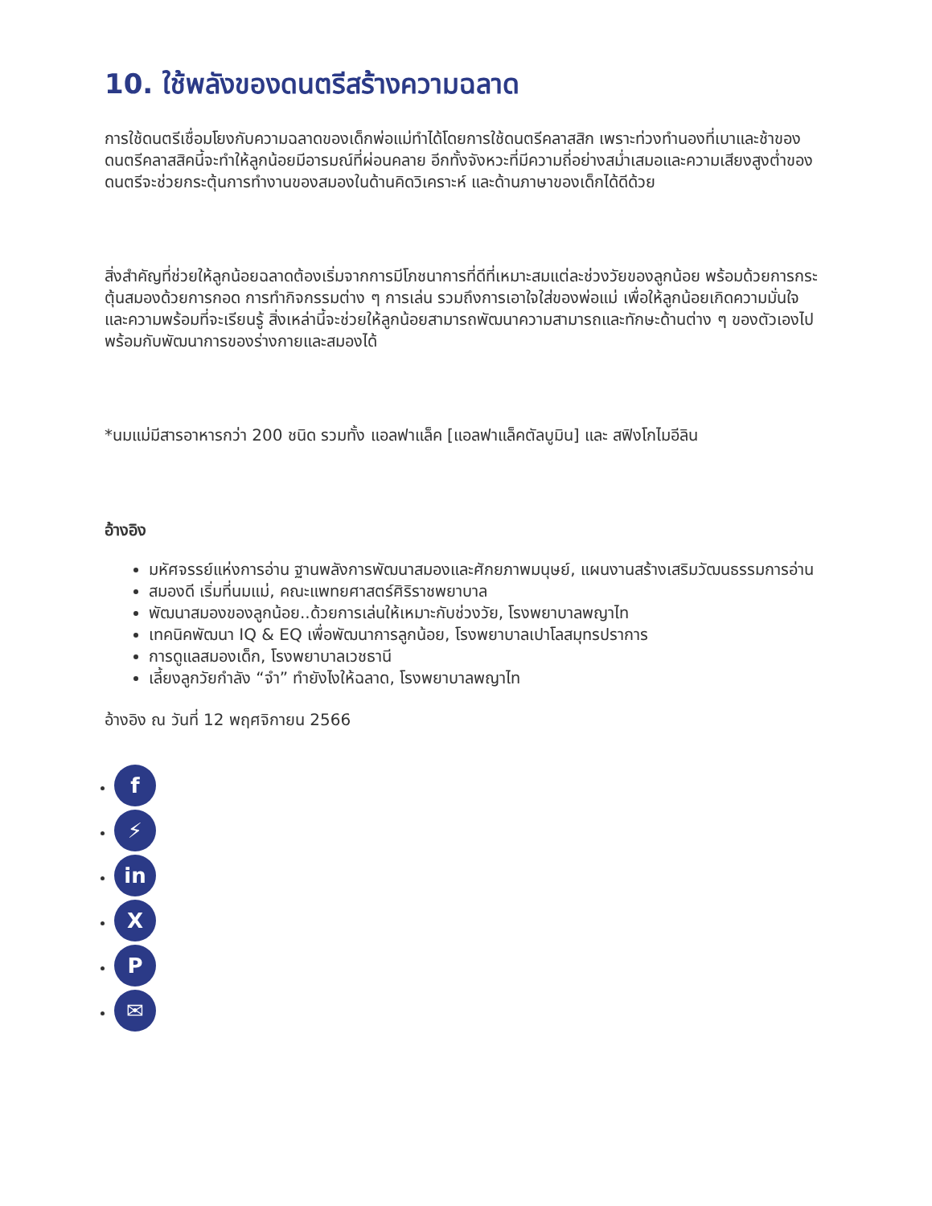10. ใช้พลังของดนตรีสร้างความฉลาด
การใช้ดนตรีเชื่อมโยงกับความฉลาดของเด็กพ่อแม่ทำได้โดยการใช้ดนตรีคลาสสิก เพราะท่วงทำนองที่เบาและช้าของดนตรีคลาสสิคนี้จะทำให้ลูกน้อยมีอารมณ์ที่ผ่อนคลาย อีกทั้งจังหวะที่มีความถี่อย่างสม่ำเสมอและความเสียงสูงต่ำของดนตรีจะช่วยกระตุ้นการทำงานของสมองในด้านคิดวิเคราะห์ และด้านภาษาของเด็กได้ดีด้วย
สิ่งสำคัญที่ช่วยให้ลูกน้อยฉลาดต้องเริ่มจากการมีโภชนาการที่ดีที่เหมาะสมแต่ละช่วงวัยของลูกน้อย พร้อมด้วยการกระตุ้นสมองด้วยการกอด การทำกิจกรรมต่าง ๆ การเล่น รวมถึงการเอาใจใส่ของพ่อแม่ เพื่อให้ลูกน้อยเกิดความมั่นใจและความพร้อมที่จะเรียนรู้ สิ่งเหล่านี้จะช่วยให้ลูกน้อยสามารถพัฒนาความสามารถและทักษะด้านต่าง ๆ ของตัวเองไปพร้อมกับพัฒนาการของร่างกายและสมองได้
*นมแม่มีสารอาหารกว่า 200 ชนิด รวมทั้ง แอลฟาแล็ค [แอลฟาแล็คตัลบูมิน] และ สฟิงโกไมอีลิน
อ้างอิง
มหัศจรรย์แห่งการอ่าน ฐานพลังการพัฒนาสมองและศักยภาพมนุษย์, แผนงานสร้างเสริมวัฒนธรรมการอ่าน
สมองดี เริ่มที่นมแม่, คณะแพทยศาสตร์ศิริราชพยาบาล
พัฒนาสมองของลูกน้อย..ด้วยการเล่นให้เหมาะกับช่วงวัย, โรงพยาบาลพญาไท
เทคนิคพัฒนา IQ & EQ เพื่อพัฒนาการลูกน้อย, โรงพยาบาลเปาโลสมุทรปราการ
การดูแลสมองเด็ก, โรงพยาบาลเวชธานี
เลี้ยงลูกวัยกำลัง “จำ” ทำยังไงให้ฉลาด, โรงพยาบาลพญาไท
อ้างอิง ณ วันที่ 12 พฤศจิกายน 2566
f
⚡
in
X
P
✉